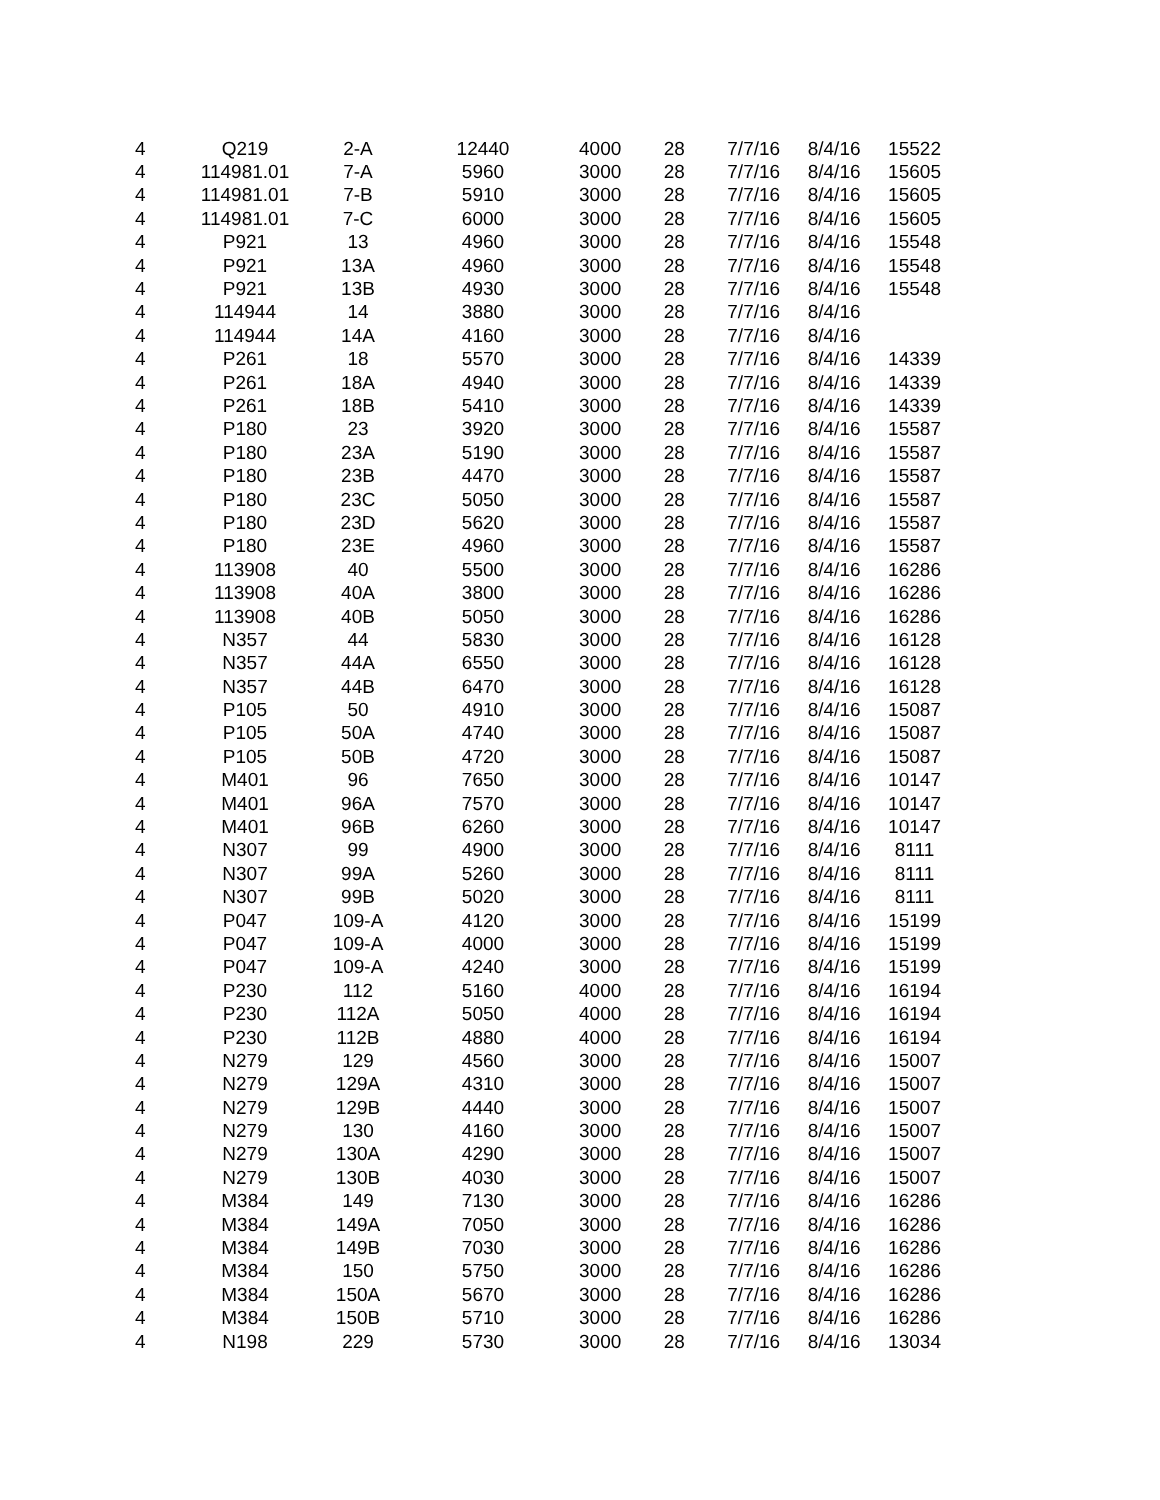| 4 | Q219 | 2-A | 12440 | 4000 | 28 | 7/7/16 | 8/4/16 | 15522 |
| 4 | 114981.01 | 7-A | 5960 | 3000 | 28 | 7/7/16 | 8/4/16 | 15605 |
| 4 | 114981.01 | 7-B | 5910 | 3000 | 28 | 7/7/16 | 8/4/16 | 15605 |
| 4 | 114981.01 | 7-C | 6000 | 3000 | 28 | 7/7/16 | 8/4/16 | 15605 |
| 4 | P921 | 13 | 4960 | 3000 | 28 | 7/7/16 | 8/4/16 | 15548 |
| 4 | P921 | 13A | 4960 | 3000 | 28 | 7/7/16 | 8/4/16 | 15548 |
| 4 | P921 | 13B | 4930 | 3000 | 28 | 7/7/16 | 8/4/16 | 15548 |
| 4 | 114944 | 14 | 3880 | 3000 | 28 | 7/7/16 | 8/4/16 | |
| 4 | 114944 | 14A | 4160 | 3000 | 28 | 7/7/16 | 8/4/16 | |
| 4 | P261 | 18 | 5570 | 3000 | 28 | 7/7/16 | 8/4/16 | 14339 |
| 4 | P261 | 18A | 4940 | 3000 | 28 | 7/7/16 | 8/4/16 | 14339 |
| 4 | P261 | 18B | 5410 | 3000 | 28 | 7/7/16 | 8/4/16 | 14339 |
| 4 | P180 | 23 | 3920 | 3000 | 28 | 7/7/16 | 8/4/16 | 15587 |
| 4 | P180 | 23A | 5190 | 3000 | 28 | 7/7/16 | 8/4/16 | 15587 |
| 4 | P180 | 23B | 4470 | 3000 | 28 | 7/7/16 | 8/4/16 | 15587 |
| 4 | P180 | 23C | 5050 | 3000 | 28 | 7/7/16 | 8/4/16 | 15587 |
| 4 | P180 | 23D | 5620 | 3000 | 28 | 7/7/16 | 8/4/16 | 15587 |
| 4 | P180 | 23E | 4960 | 3000 | 28 | 7/7/16 | 8/4/16 | 15587 |
| 4 | 113908 | 40 | 5500 | 3000 | 28 | 7/7/16 | 8/4/16 | 16286 |
| 4 | 113908 | 40A | 3800 | 3000 | 28 | 7/7/16 | 8/4/16 | 16286 |
| 4 | 113908 | 40B | 5050 | 3000 | 28 | 7/7/16 | 8/4/16 | 16286 |
| 4 | N357 | 44 | 5830 | 3000 | 28 | 7/7/16 | 8/4/16 | 16128 |
| 4 | N357 | 44A | 6550 | 3000 | 28 | 7/7/16 | 8/4/16 | 16128 |
| 4 | N357 | 44B | 6470 | 3000 | 28 | 7/7/16 | 8/4/16 | 16128 |
| 4 | P105 | 50 | 4910 | 3000 | 28 | 7/7/16 | 8/4/16 | 15087 |
| 4 | P105 | 50A | 4740 | 3000 | 28 | 7/7/16 | 8/4/16 | 15087 |
| 4 | P105 | 50B | 4720 | 3000 | 28 | 7/7/16 | 8/4/16 | 15087 |
| 4 | M401 | 96 | 7650 | 3000 | 28 | 7/7/16 | 8/4/16 | 10147 |
| 4 | M401 | 96A | 7570 | 3000 | 28 | 7/7/16 | 8/4/16 | 10147 |
| 4 | M401 | 96B | 6260 | 3000 | 28 | 7/7/16 | 8/4/16 | 10147 |
| 4 | N307 | 99 | 4900 | 3000 | 28 | 7/7/16 | 8/4/16 | 8111 |
| 4 | N307 | 99A | 5260 | 3000 | 28 | 7/7/16 | 8/4/16 | 8111 |
| 4 | N307 | 99B | 5020 | 3000 | 28 | 7/7/16 | 8/4/16 | 8111 |
| 4 | P047 | 109-A | 4120 | 3000 | 28 | 7/7/16 | 8/4/16 | 15199 |
| 4 | P047 | 109-A | 4000 | 3000 | 28 | 7/7/16 | 8/4/16 | 15199 |
| 4 | P047 | 109-A | 4240 | 3000 | 28 | 7/7/16 | 8/4/16 | 15199 |
| 4 | P230 | 112 | 5160 | 4000 | 28 | 7/7/16 | 8/4/16 | 16194 |
| 4 | P230 | 112A | 5050 | 4000 | 28 | 7/7/16 | 8/4/16 | 16194 |
| 4 | P230 | 112B | 4880 | 4000 | 28 | 7/7/16 | 8/4/16 | 16194 |
| 4 | N279 | 129 | 4560 | 3000 | 28 | 7/7/16 | 8/4/16 | 15007 |
| 4 | N279 | 129A | 4310 | 3000 | 28 | 7/7/16 | 8/4/16 | 15007 |
| 4 | N279 | 129B | 4440 | 3000 | 28 | 7/7/16 | 8/4/16 | 15007 |
| 4 | N279 | 130 | 4160 | 3000 | 28 | 7/7/16 | 8/4/16 | 15007 |
| 4 | N279 | 130A | 4290 | 3000 | 28 | 7/7/16 | 8/4/16 | 15007 |
| 4 | N279 | 130B | 4030 | 3000 | 28 | 7/7/16 | 8/4/16 | 15007 |
| 4 | M384 | 149 | 7130 | 3000 | 28 | 7/7/16 | 8/4/16 | 16286 |
| 4 | M384 | 149A | 7050 | 3000 | 28 | 7/7/16 | 8/4/16 | 16286 |
| 4 | M384 | 149B | 7030 | 3000 | 28 | 7/7/16 | 8/4/16 | 16286 |
| 4 | M384 | 150 | 5750 | 3000 | 28 | 7/7/16 | 8/4/16 | 16286 |
| 4 | M384 | 150A | 5670 | 3000 | 28 | 7/7/16 | 8/4/16 | 16286 |
| 4 | M384 | 150B | 5710 | 3000 | 28 | 7/7/16 | 8/4/16 | 16286 |
| 4 | N198 | 229 | 5730 | 3000 | 28 | 7/7/16 | 8/4/16 | 13034 |